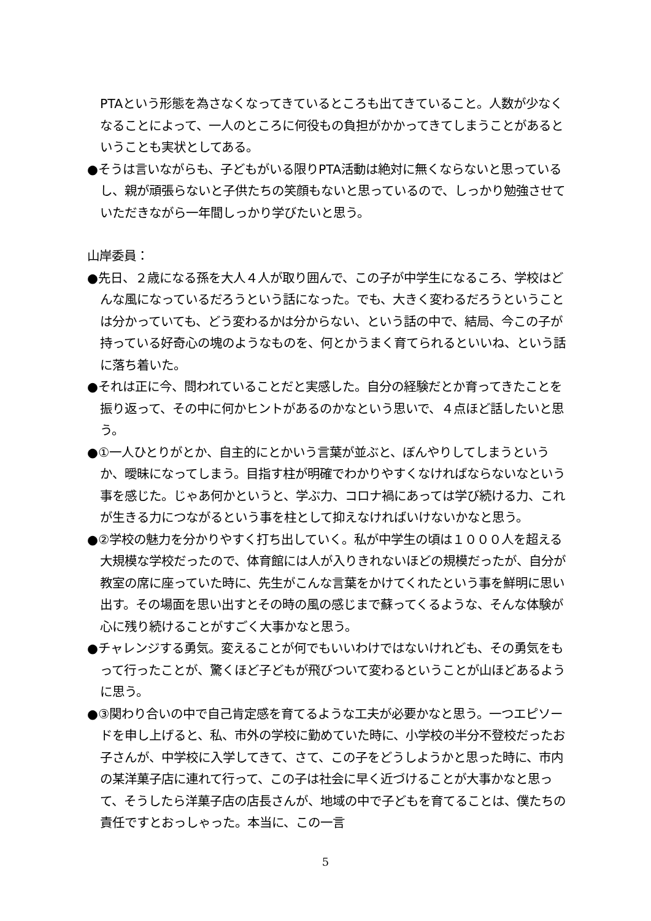PTAという形態を為さなくなってきているところも出てきていること。人数が少なくなることによって、一人のところに何役もの負担がかかってきてしまうことがあるということも実状としてある。
●そうは言いながらも、子どもがいる限りPTA活動は絶対に無くならないと思っているし、親が頑張らないと子供たちの笑顔もないと思っているので、しっかり勉強させていただきながら一年間しっかり学びたいと思う。
山岸委員：
●先日、２歳になる孫を大人４人が取り囲んで、この子が中学生になるころ、学校はどんな風になっているだろうという話になった。でも、大きく変わるだろうということは分かっていても、どう変わるかは分からない、という話の中で、結局、今この子が持っている好奇心の塊のようなものを、何とかうまく育てられるといいね、という話に落ち着いた。
●それは正に今、問われていることだと実感した。自分の経験だとか育ってきたことを振り返って、その中に何かヒントがあるのかなという思いで、４点ほど話したいと思う。
●①一人ひとりがとか、自主的にとかいう言葉が並ぶと、ぼんやりしてしまうというか、曖昧になってしまう。目指す柱が明確でわかりやすくなければならないなという事を感じた。じゃあ何かというと、学ぶ力、コロナ禍にあっては学び続ける力、これが生きる力につながるという事を柱として抑えなければいけないかなと思う。
●②学校の魅力を分かりやすく打ち出していく。私が中学生の頃は１０００人を超える大規模な学校だったので、体育館には人が入りきれないほどの規模だったが、自分が教室の席に座っていた時に、先生がこんな言葉をかけてくれたという事を鮮明に思い出す。その場面を思い出すとその時の風の感じまで蘇ってくるような、そんな体験が心に残り続けることがすごく大事かなと思う。
●チャレンジする勇気。変えることが何でもいいわけではないけれども、その勇気をもって行ったことが、驚くほど子どもが飛びついて変わるということが山ほどあるように思う。
●③関わり合いの中で自己肯定感を育てるような工夫が必要かなと思う。一つエピソードを申し上げると、私、市外の学校に勤めていた時に、小学校の半分不登校だったお子さんが、中学校に入学してきて、さて、この子をどうしようかと思った時に、市内の某洋菓子店に連れて行って、この子は社会に早く近づけることが大事かなと思って、そうしたら洋菓子店の店長さんが、地域の中で子どもを育てることは、僕たちの責任ですとおっしゃった。本当に、この一言
5